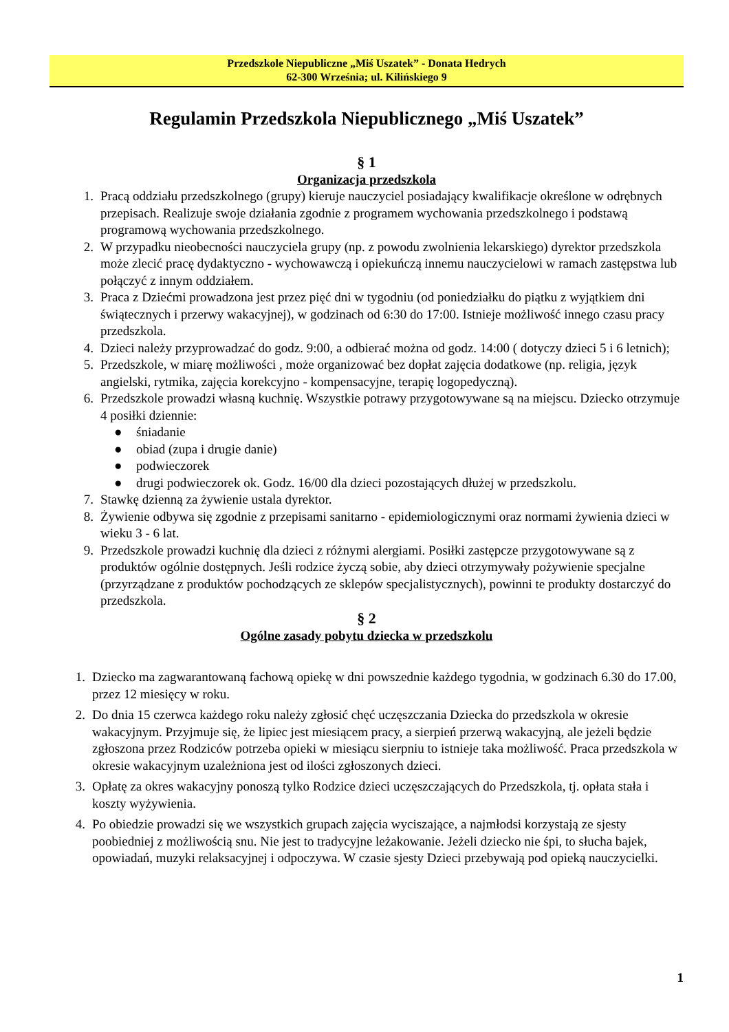Przedszkole Niepubliczne „Miś Uszatek” - Donata Hedrych
62-300 Września; ul. Kilińskiego 9
Regulamin Przedszkola Niepublicznego „Miś Uszatek”
§ 1
Organizacja przedszkola
1. Pracą oddziału przedszkolnego (grupy) kieruje nauczyciel posiadający kwalifikacje określone w odrębnych przepisach. Realizuje swoje działania zgodnie z programem wychowania przedszkolnego i podstawą programową wychowania przedszkolnego.
2. W przypadku nieobecności nauczyciela grupy (np. z powodu zwolnienia lekarskiego) dyrektor przedszkola może zlecić pracę dydaktyczno - wychowawczą i opiekuńczą innemu nauczycielowi w ramach zastępstwa lub połączyć z innym oddziałem.
3. Praca z Dziećmi prowadzona jest przez pięć dni w tygodniu (od poniedziałku do piątku z wyjątkiem dni świątecznych i przerwy wakacyjnej), w godzinach od 6:30 do 17:00. Istnieje możliwość innego czasu pracy przedszkola.
4. Dzieci należy przyprowadzać do godz. 9:00, a odbierać można od godz. 14:00 ( dotyczy dzieci 5 i 6 letnich);
5. Przedszkole, w miarę możliwości , może organizować bez dopłat zajęcia dodatkowe (np. religia, język angielski, rytmika, zajęcia korekcyjno - kompensacyjne, terapię logopedyczną).
6. Przedszkole prowadzi własną kuchnię. Wszystkie potrawy przygotowywane są na miejscu. Dziecko otrzymuje 4 posiłki dziennie:
● śniadanie
● obiad (zupa i drugie danie)
● podwieczorek
● drugi podwieczorek ok. Godz. 16/00 dla dzieci pozostających dłużej w przedszkolu.
7. Stawkę dzienną za żywienie ustala dyrektor.
8. Żywienie odbywa się zgodnie z przepisami sanitarno - epidemiologicznymi oraz normami żywienia dzieci w wieku 3 - 6 lat.
9. Przedszkole prowadzi kuchnię dla dzieci z różnymi alergiami. Posiłki zastępcze przygotowywane są z produktów ogólnie dostępnych. Jeśli rodzice życzą sobie, aby dzieci otrzymywały pożywienie specjalne (przyrządzane z produktów pochodzących ze sklepów specjalistycznych), powinni te produkty dostarczyć do przedszkola.
§ 2
Ogólne zasady pobytu dziecka w przedszkolu
1. Dziecko ma zagwarantowaną fachową opiekę w dni powszednie każdego tygodnia, w godzinach 6.30 do 17.00, przez 12 miesięcy w roku.
2. Do dnia 15 czerwca każdego roku należy zgłosić chęć uczęszczania Dziecka do przedszkola w okresie wakacyjnym. Przyjmuje się, że lipiec jest miesiącem pracy, a sierpień przerwą wakacyjną, ale jeżeli będzie zgłoszona przez Rodziców potrzeba opieki w miesiącu sierpniu to istnieje taka możliwość. Praca przedszkola w okresie wakacyjnym uzależniona jest od ilości zgłoszonych dzieci.
3. Opłatę za okres wakacyjny ponoszą tylko Rodzice dzieci uczęszczających do Przedszkola, tj. opłata stała i koszty wyżywienia.
4. Po obiedzie prowadzi się we wszystkich grupach zajęcia wyciszające, a najmłodsi korzystają ze sjesty poobiedniej z możliwością snu. Nie jest to tradycyjne leżakowanie. Jeżeli dziecko nie śpi, to słucha bajek, opowiadań, muzyki relaksacyjnej i odpoczywa. W czasie sjesty Dzieci przebywają pod opieką nauczycielki.
1